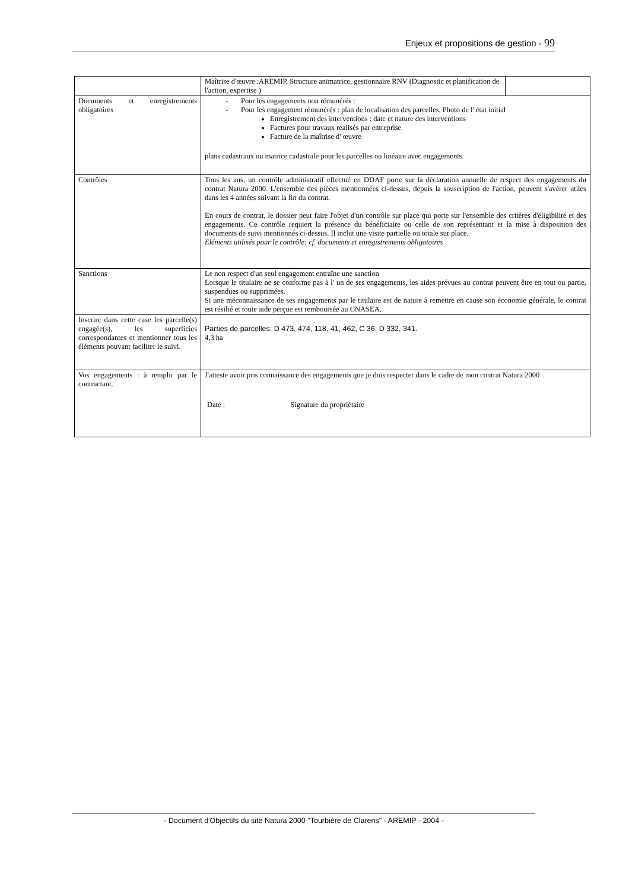Enjeux et propositions de gestion - 99
| | / Maîtrise d'œuvre :AREMIP, Structure animatrice, gestionnaire RNV (Diagnostic et planification de l'action, expertise ) / / |
| Documents et enregistrements obligatoires | - Pour les engagements non rémunérés : - Pour les engagement rémunérés : plan de localisation des parcelles, Photo de l' état initial Enregistrement des interventions : date et nature des interventions Factures pour travaux réalisés par entreprise Facture de la maîtrise d' œuvre plans cadastraux ou matrice cadastrale pour les parcelles ou linéaire avec engagements. |
| Contrôles | Tous les ans, un contrôle administratif effectué en DDAF porte sur la déclaration annuelle de respect des engagements du contrat Natura 2000. L'ensemble des pièces mentionnées ci-dessus, depuis la souscription de l'action, peuvent s'avérer utiles dans les 4 années suivant la fin du contrat. En cours de contrat, le dossier peut faire l'objet d'un contrôle sur place qui porte sur l'ensemble des critères d'éligibilité et des engagements. Ce contrôle requiert la présence du bénéficiaire ou celle de son représentant et la mise à disposition des documents de suivi mentionnés ci-dessus. Il inclut une visite partielle ou totale sur place. Eléments utilisés pour le contrôle: cf. documents et enregistrements obligatoires |
| Sanctions | Le non respect d'un seul engagement entraîne une sanction Lorsque le titulaire ne se conforme pas à l' un de ses engagements, les aides prévues au contrat peuvent être en tout ou partie, suspendues ou supprimées. Si une méconnaissance de ses engagements par le titulaire est de nature à remettre en cause son économie générale, le contrat est résilié et toute aide perçue est remboursée au CNASEA. |
| Inscrire dans cette case les parcelle(s) engagée(s), les superficies correspondantes et mentionner tous les éléments pouvant faciliter le suivi. | Parties de parcelles: D 473, 474, 118, 41, 462, C 36, D 332, 341. 4,3 ha |
| Vos engagements : à remplir par le contractant. | J'atteste avoir pris connaissance des engagements que je dois respecter dans le cadre de mon contrat Natura 2000 Date : Signature du propriétaire |
- Document d'Objectifs du site Natura 2000 "Tourbière de Clarens" - AREMIP - 2004 -